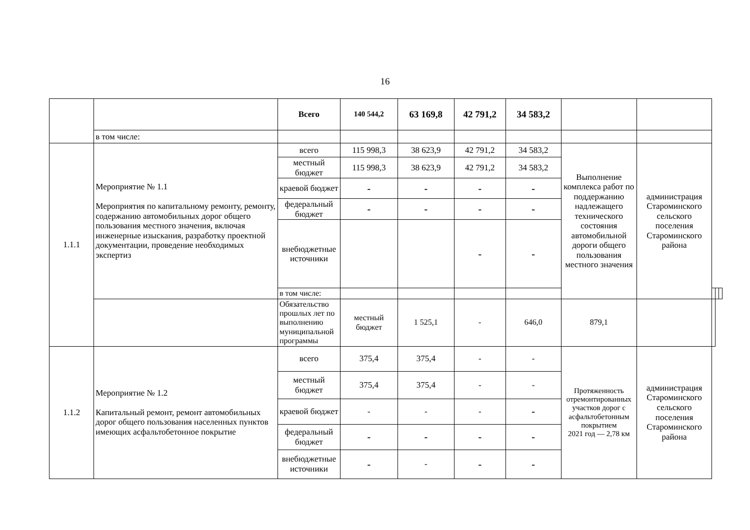16
| | | Всего | 140 544,2 | 63 169,8 | 42 791,2 | 34 583,2 | | | | | |
| | в том числе: | | | | | | | | | | |
| 1.1.1 | Мероприятие № 1.1 Мероприятия по капитальному ремонту, ремонту, содержанию автомобильных дорог общего пользования местного значения, включая инженерные изыскания, разработку проектной документации, проведение необходимых экспертиз | всего | 115 998,3 | 38 623,9 | 42 791,2 | 34 583,2 | Выполнение комплекса работ по поддержанию надлежащего технического состояния автомобильной дороги общего пользования местного значения | администрация Староминского сельского поселения Староминского района | | | |
| | | местный бюджет | 115 998,3 | 38 623,9 | 42 791,2 | 34 583,2 | | | | | |
| | | краевой бюджет | - | - | - | - | | | | | |
| | | федеральный бюджет | - | - | - | - | | | | | |
| | | внебюджетные источники | | | - | - | | | | | |
| | | в том числе: | | | | | | | | | |
| | | Обязательство прошлых лет по выполнению муниципальной программы | местный бюджет | 1 525,1 | - | 646,0 | 879,1 | | | | |
| 1.1.2 | Мероприятие № 1.2 Капитальный ремонт, ремонт автомобильных дорог общего пользования населенных пунктов имеющих асфальтобетонное покрытие | всего | 375,4 | 375,4 | - | - | Протяженность отремонтированных участков дорог с асфальтобетонным покрытием 2021 год — 2,78 км | администрация Староминского сельского поселения Староминского района | | | |
| | | местный бюджет | 375,4 | 375,4 | - | - | | | | | |
| | | краевой бюджет | - | - | - | - | | | | | |
| | | федеральный бюджет | - | - | - | - | | | | | |
| | | внебюджетные источники | - | - | - | - | | | | | |